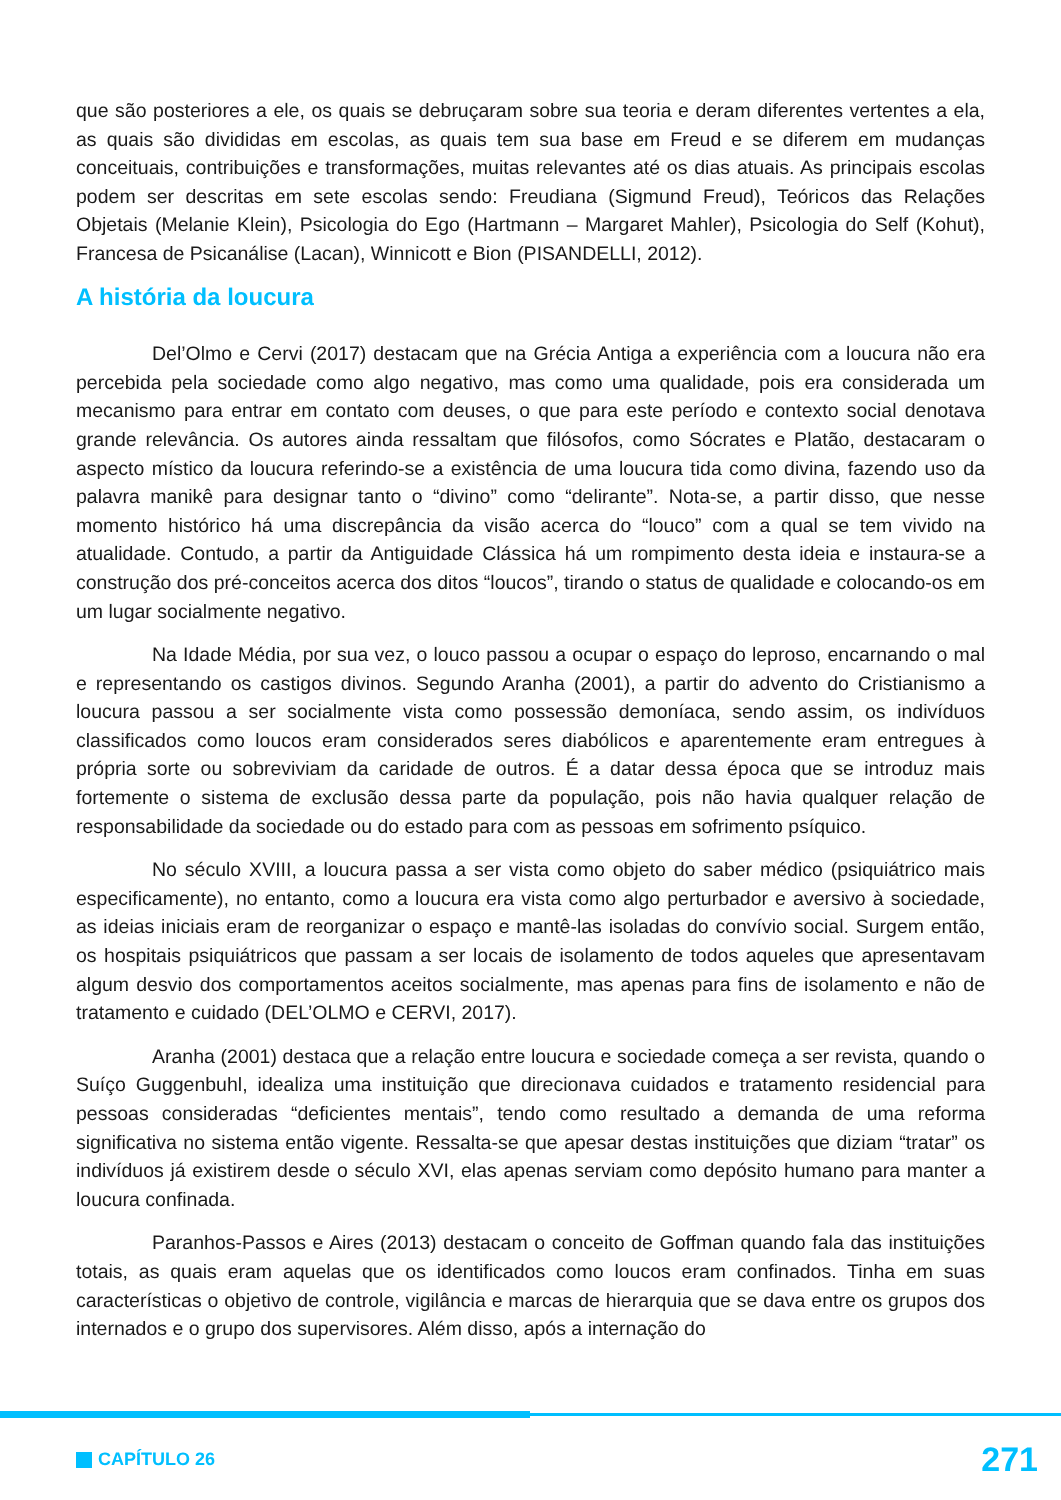que são posteriores a ele, os quais se debruçaram sobre sua teoria e deram diferentes vertentes a ela, as quais são divididas em escolas, as quais tem sua base em Freud e se diferem em mudanças conceituais, contribuições e transformações, muitas relevantes até os dias atuais. As principais escolas podem ser descritas em sete escolas sendo: Freudiana (Sigmund Freud), Teóricos das Relações Objetais (Melanie Klein), Psicologia do Ego (Hartmann – Margaret Mahler), Psicologia do Self (Kohut), Francesa de Psicanálise (Lacan), Winnicott e Bion (PISANDELLI, 2012).
A história da loucura
Del’Olmo e Cervi (2017) destacam que na Grécia Antiga a experiência com a loucura não era percebida pela sociedade como algo negativo, mas como uma qualidade, pois era considerada um mecanismo para entrar em contato com deuses, o que para este período e contexto social denotava grande relevância. Os autores ainda ressaltam que filósofos, como Sócrates e Platão, destacaram o aspecto místico da loucura referindo-se a existência de uma loucura tida como divina, fazendo uso da palavra manikê para designar tanto o “divino” como “delirante”. Nota-se, a partir disso, que nesse momento histórico há uma discrepância da visão acerca do “louco” com a qual se tem vivido na atualidade. Contudo, a partir da Antiguidade Clássica há um rompimento desta ideia e instaura-se a construção dos pré-conceitos acerca dos ditos “loucos”, tirando o status de qualidade e colocando-os em um lugar socialmente negativo.
Na Idade Média, por sua vez, o louco passou a ocupar o espaço do leproso, encarnando o mal e representando os castigos divinos. Segundo Aranha (2001), a partir do advento do Cristianismo a loucura passou a ser socialmente vista como possessão demoníaca, sendo assim, os indivíduos classificados como loucos eram considerados seres diabólicos e aparentemente eram entregues à própria sorte ou sobreviviam da caridade de outros. É a datar dessa época que se introduz mais fortemente o sistema de exclusão dessa parte da população, pois não havia qualquer relação de responsabilidade da sociedade ou do estado para com as pessoas em sofrimento psíquico.
No século XVIII, a loucura passa a ser vista como objeto do saber médico (psiquiátrico mais especificamente), no entanto, como a loucura era vista como algo perturbador e aversivo à sociedade, as ideias iniciais eram de reorganizar o espaço e mantê-las isoladas do convívio social. Surgem então, os hospitais psiquiátricos que passam a ser locais de isolamento de todos aqueles que apresentavam algum desvio dos comportamentos aceitos socialmente, mas apenas para fins de isolamento e não de tratamento e cuidado (DEL’OLMO e CERVI, 2017).
Aranha (2001) destaca que a relação entre loucura e sociedade começa a ser revista, quando o Suíço Guggenbuhl, idealiza uma instituição que direcionava cuidados e tratamento residencial para pessoas consideradas “deficientes mentais”, tendo como resultado a demanda de uma reforma significativa no sistema então vigente. Ressalta-se que apesar destas instituições que diziam “tratar” os indivíduos já existirem desde o século XVI, elas apenas serviam como depósito humano para manter a loucura confinada.
Paranhos-Passos e Aires (2013) destacam o conceito de Goffman quando fala das instituições totais, as quais eram aquelas que os identificados como loucos eram confinados. Tinha em suas características o objetivo de controle, vigilância e marcas de hierarquia que se dava entre os grupos dos internados e o grupo dos supervisores. Além disso, após a internação do
CAPÍTULO 26 271